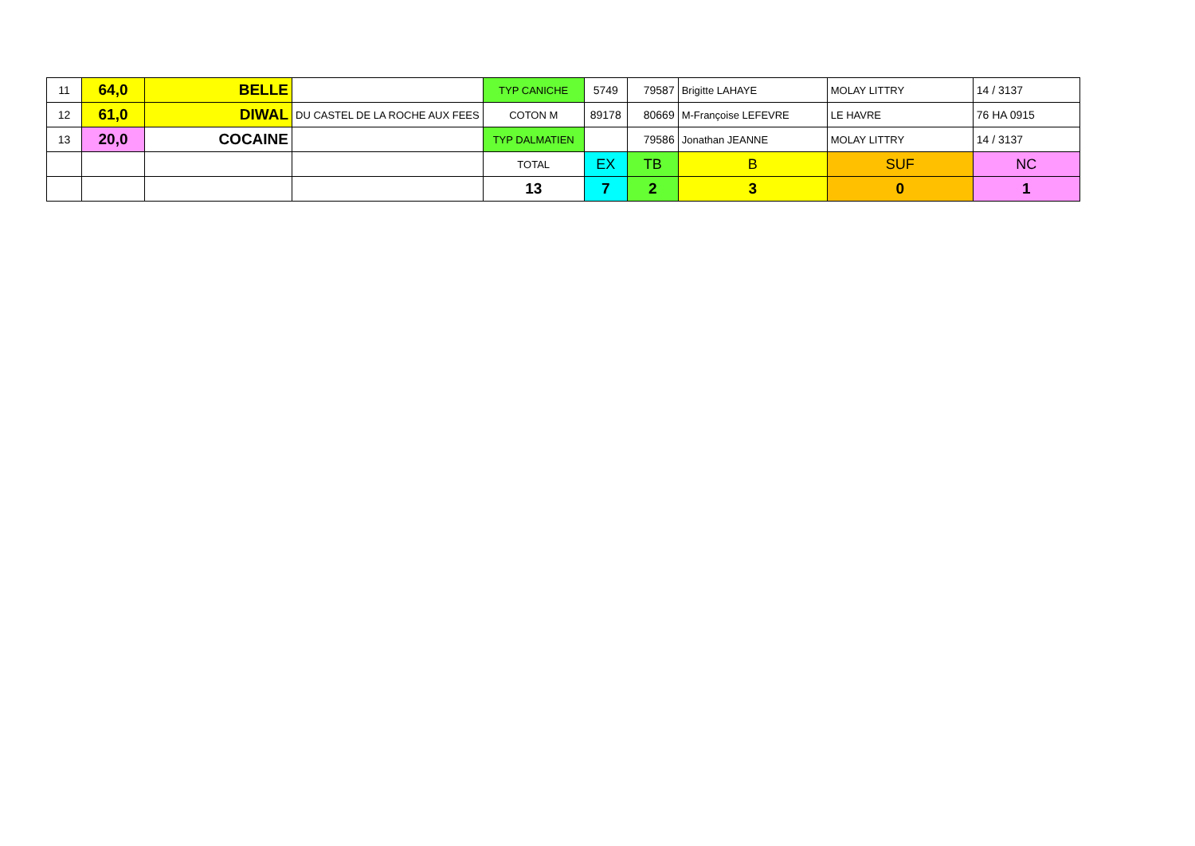| 11 | 64,0 | BELLE | | TYP CANICHE | 5749 | 79587 | Brigitte LAHAYE | MOLAY LITTRY | 14 / 3137 |
| 12 | 61,0 | DIWAL | DU CASTEL DE LA ROCHE AUX FEES | COTON M | 89178 | 80669 | M-Françoise LEFEVRE | LE HAVRE | 76 HA 0915 |
| 13 | 20,0 | COCAINE | | TYP DALMATIEN | | 79586 | Jonathan JEANNE | MOLAY LITTRY | 14 / 3137 |
| | | | | TOTAL | EX | TB | B | SUF | NC |
| | | | | 13 | 7 | 2 | 3 | 0 | 1 |